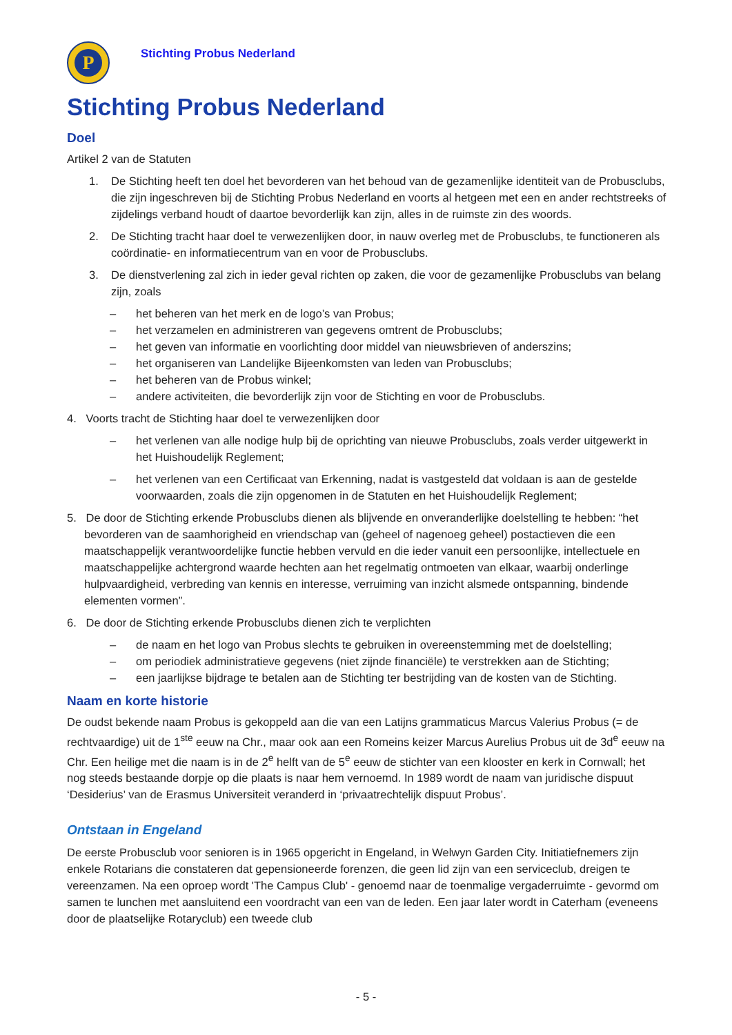P
Stichting Probus Nederland
Stichting Probus Nederland
Doel
Artikel 2 van de Statuten
1. De Stichting heeft ten doel het bevorderen van het behoud van de gezamenlijke identiteit van de Probusclubs, die zijn ingeschreven bij de Stichting Probus Nederland en voorts al hetgeen met een en ander rechtstreeks of zijdelings verband houdt of daartoe bevorderlijk kan zijn, alles in de ruimste zin des woords.
2. De Stichting tracht haar doel te verwezenlijken door, in nauw overleg met de Probusclubs, te functioneren als coördinatie- en informatiecentrum van en voor de Probusclubs.
3. De dienstverlening zal zich in ieder geval richten op zaken, die voor de gezamenlijke Probusclubs van belang zijn, zoals
– het beheren van het merk en de logo’s van Probus;
– het verzamelen en administreren van gegevens omtrent de Probusclubs;
– het geven van informatie en voorlichting door middel van nieuwsbrieven of anderszins;
– het organiseren van Landelijke Bijeenkomsten van leden van Probusclubs;
– het beheren van de Probus winkel;
– andere activiteiten, die bevorderlijk zijn voor de Stichting en voor de Probusclubs.
4. Voorts tracht de Stichting haar doel te verwezenlijken door
– het verlenen van alle nodige hulp bij de oprichting van nieuwe Probusclubs, zoals verder uitgewerkt in het Huishoudelijk Reglement;
– het verlenen van een Certificaat van Erkenning, nadat is vastgesteld dat voldaan is aan de gestelde voorwaarden, zoals die zijn opgenomen in de Statuten en het Huishoudelijk Reglement;
5. De door de Stichting erkende Probusclubs dienen als blijvende en onveranderlijke doelstelling te hebben: “het bevorderen van de saamhorigheid en vriendschap van (geheel of nagenoeg geheel) postactieven die een maatschappelijk verantwoordelijke functie hebben vervuld en die ieder vanuit een persoonlijke, intellectuele en maatschappelijke achtergrond waarde hechten aan het regelmatig ontmoeten van elkaar, waarbij onderlinge hulpvaardigheid, verbreding van kennis en interesse, verruiming van inzicht alsmede ontspanning, bindende elementen vormen”.
6. De door de Stichting erkende Probusclubs dienen zich te verplichten
– de naam en het logo van Probus slechts te gebruiken in overeenstemming met de doelstelling;
– om periodiek administratieve gegevens (niet zijnde financiële) te verstrekken aan de Stichting;
– een jaarlijkse bijdrage te betalen aan de Stichting ter bestrijding van de kosten van de Stichting.
Naam en korte historie
De oudst bekende naam Probus is gekoppeld aan die van een Latijns grammaticus Marcus Valerius Probus (= de rechtvaardige) uit de 1<sup>ste</sup> eeuw na Chr., maar ook aan een Romeins keizer Marcus Aurelius Probus uit de 3d<sup>e</sup> eeuw na Chr. Een heilige met die naam is in de 2<sup>e</sup> helft van de 5<sup>e</sup> eeuw de stichter van een klooster en kerk in Cornwall; het nog steeds bestaande dorpje op die plaats is naar hem vernoemd. In 1989 wordt de naam van juridische dispuut ‘Desiderius’ van de Erasmus Universiteit veranderd in ‘privaatrechtelijk dispuut Probus’.
Ontstaan in Engeland
De eerste Probusclub voor senioren is in 1965 opgericht in Engeland, in Welwyn Garden City. Initiatiefnemers zijn enkele Rotarians die constateren dat gepensioneerde forenzen, die geen lid zijn van een serviceclub, dreigen te vereenzamen. Na een oproep wordt 'The Campus Club' - genoemd naar de toenmalige vergaderruimte - gevormd om samen te lunchen met aansluitend een voordracht van een van de leden. Een jaar later wordt in Caterham (eveneens door de plaatselijke Rotaryclub) een tweede club
- 5 -